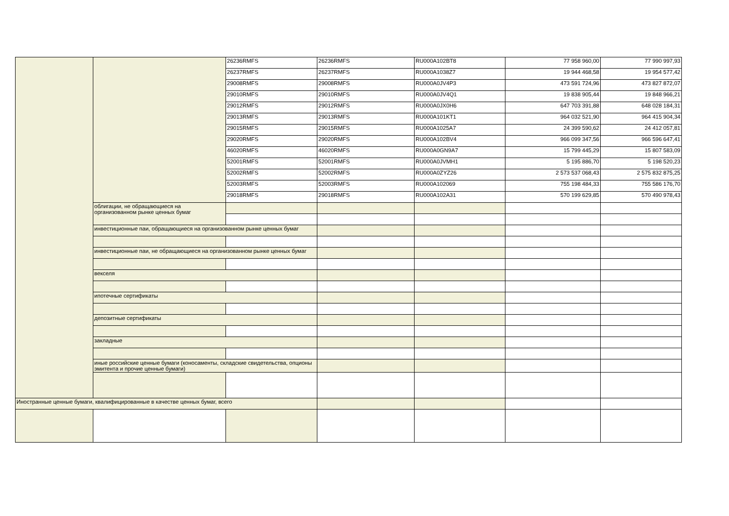| | | 26236RMFS | 26236RMFS | RU000A102BT8 | 77 958 960,00 | 77 990 997,93 |
| | | 26237RMFS | 26237RMFS | RU000A1038Z7 | 19 944 468,58 | 19 954 577,42 |
| | | 29008RMFS | 29008RMFS | RU000A0JV4P3 | 473 591 724,96 | 473 827 872,07 |
| | | 29010RMFS | 29010RMFS | RU000A0JV4Q1 | 19 838 905,44 | 19 848 966,21 |
| | | 29012RMFS | 29012RMFS | RU000A0JX0H6 | 647 703 391,88 | 648 028 184,31 |
| | | 29013RMFS | 29013RMFS | RU000A101KT1 | 964 032 521,90 | 964 415 904,34 |
| | | 29015RMFS | 29015RMFS | RU000A1025A7 | 24 399 590,62 | 24 412 057,81 |
| | | 29020RMFS | 29020RMFS | RU000A102BV4 | 966 099 347,56 | 966 596 647,41 |
| | | 46020RMFS | 46020RMFS | RU000A0GN9A7 | 15 799 445,29 | 15 807 583,09 |
| | | 52001RMFS | 52001RMFS | RU000A0JVMH1 | 5 195 886,70 | 5 198 520,23 |
| | | 52002RMFS | 52002RMFS | RU000A0ZYZ26 | 2 573 537 068,43 | 2 575 832 875,25 |
| | | 52003RMFS | 52003RMFS | RU000A102069 | 755 198 484,33 | 755 586 176,70 |
| | | 29018RMFS | 29018RMFS | RU000A102A31 | 570 199 629,85 | 570 490 978,43 |
| | облигации, не обращающиеся на организованном рынке ценных бумаг | | | | | |
| | инвестиционные паи, обращающиеся на организованном рынке ценных бумаг | | | | | |
| | инвестиционные паи, не обращающиеся на организованном рынке ценных бумаг | | | | | |
| | векселя | | | | | |
| | ипотечные сертификаты | | | | | |
| | депозитные сертификаты | | | | | |
| | закладные | | | | | |
| | иные российские ценные бумаги (коносаменты, складские свидетельства, опционы эмитента и прочие ценные бумаги) | | | | | |
| Иностранные ценные бумаги, квалифицированные в качестве ценных бумаг, всего | | | | | | |